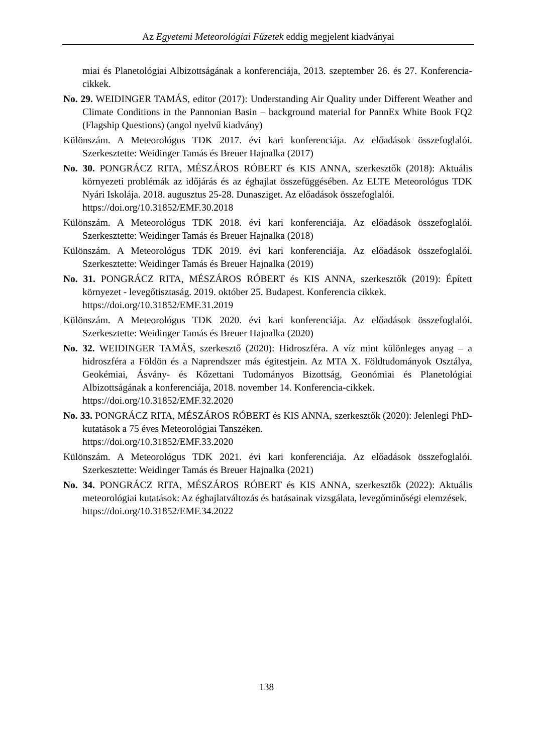Az Egyetemi Meteorológiai Füzetek eddig megjelent kiadványai
miai és Planetológiai Albizottságának a konferenciája, 2013. szeptember 26. és 27. Konferencia-cikkek.
No. 29. WEIDINGER TAMÁS, editor (2017): Understanding Air Quality under Different Weather and Climate Conditions in the Pannonian Basin – background material for PannEx White Book FQ2 (Flagship Questions) (angol nyelvű kiadvány)
Különszám. A Meteorológus TDK 2017. évi kari konferenciája. Az előadások összefoglalói. Szerkesztette: Weidinger Tamás és Breuer Hajnalka (2017)
No. 30. PONGRÁCZ RITA, MÉSZÁROS RÓBERT és KIS ANNA, szerkesztők (2018): Aktuális környezeti problémák az időjárás és az éghajlat összefüggésében. Az ELTE Meteorológus TDK Nyári Iskolája. 2018. augusztus 25-28. Dunasziget. Az előadások összefoglalói.
https://doi.org/10.31852/EMF.30.2018
Különszám. A Meteorológus TDK 2018. évi kari konferenciája. Az előadások összefoglalói. Szerkesztette: Weidinger Tamás és Breuer Hajnalka (2018)
Különszám. A Meteorológus TDK 2019. évi kari konferenciája. Az előadások összefoglalói. Szerkesztette: Weidinger Tamás és Breuer Hajnalka (2019)
No. 31. PONGRÁCZ RITA, MÉSZÁROS RÓBERT és KIS ANNA, szerkesztők (2019): Épített környezet - levegőtisztaság. 2019. október 25. Budapest. Konferencia cikkek.
https://doi.org/10.31852/EMF.31.2019
Különszám. A Meteorológus TDK 2020. évi kari konferenciája. Az előadások összefoglalói. Szerkesztette: Weidinger Tamás és Breuer Hajnalka (2020)
No. 32. WEIDINGER TAMÁS, szerkesztő (2020): Hidroszféra. A víz mint különleges anyag – a hidroszféra a Földön és a Naprendszer más égitestjein. Az MTA X. Földtudományok Osztálya, Geokémiai, Ásvány- és Kőzettani Tudományos Bizottság, Geonómiai és Planetológiai Albizottságának a konferenciája, 2018. november 14. Konferencia-cikkek.
https://doi.org/10.31852/EMF.32.2020
No. 33. PONGRÁCZ RITA, MÉSZÁROS RÓBERT és KIS ANNA, szerkesztők (2020): Jelenlegi PhD-kutatások a 75 éves Meteorológiai Tanszéken.
https://doi.org/10.31852/EMF.33.2020
Különszám. A Meteorológus TDK 2021. évi kari konferenciája. Az előadások összefoglalói. Szerkesztette: Weidinger Tamás és Breuer Hajnalka (2021)
No. 34. PONGRÁCZ RITA, MÉSZÁROS RÓBERT és KIS ANNA, szerkesztők (2022): Aktuális meteorológiai kutatások: Az éghajlatváltozás és hatásainak vizsgálata, levegőminőségi elemzések.
https://doi.org/10.31852/EMF.34.2022
138